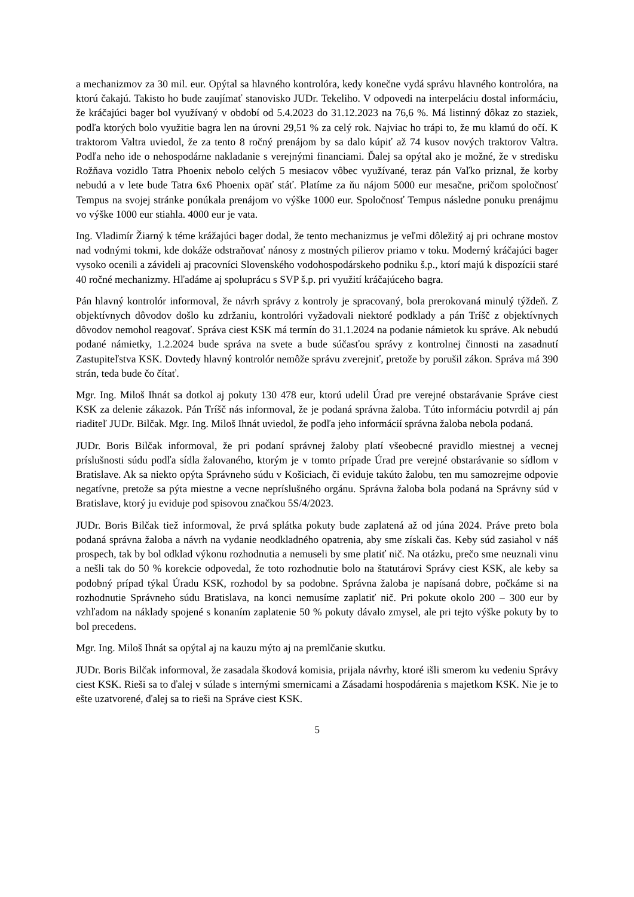a mechanizmov za 30 mil. eur. Opýtal sa hlavného kontrolóra, kedy konečne vydá správu hlavného kontrolóra, na ktorú čakajú. Takisto ho bude zaujímať stanovisko JUDr. Tekeliho. V odpovedi na interpeláciu dostal informáciu, že kráčajúci bager bol využívaný v období od 5.4.2023 do 31.12.2023 na 76,6 %. Má listinný dôkaz zo staziek, podľa ktorých bolo využitie bagra len na úrovni 29,51 % za celý rok. Najviac ho trápi to, že mu klamú do očí. K traktorom Valtra uviedol, že za tento 8 ročný prenájom by sa dalo kúpiť až 74 kusov nových traktorov Valtra. Podľa neho ide o nehospodárne nakladanie s verejnými financiami. Ďalej sa opýtal ako je možné, že v stredisku Rožňava vozidlo Tatra Phoenix nebolo celých 5 mesiacov vôbec využívané, teraz pán Vaľko priznal, že korby nebudú a v lete bude Tatra 6x6 Phoenix opäť stáť. Platíme za ňu nájom 5000 eur mesačne, pričom spoločnosť Tempus na svojej stránke ponúkala prenájom vo výške 1000 eur. Spoločnosť Tempus následne ponuku prenájmu vo výške 1000 eur stiahla. 4000 eur je vata.
Ing. Vladimír Žiarný k téme krážajúci bager dodal, že tento mechanizmus je veľmi dôležitý aj pri ochrane mostov nad vodnými tokmi, kde dokáže odstraňovať nánosy z mostných pilierov priamo v toku. Moderný kráčajúci bager vysoko ocenili a závideli aj pracovníci Slovenského vodohospodárskeho podniku š.p., ktorí majú k dispozícii staré 40 ročné mechanizmy. Hľadáme aj spoluprácu s SVP š.p. pri využití kráčajúceho bagra.
Pán hlavný kontrolór informoval, že návrh správy z kontroly je spracovaný, bola prerokovaná minulý týždeň. Z objektívnych dôvodov došlo ku zdržaniu, kontrolóri vyžadovali niektoré podklady a pán Tríšč z objektívnych dôvodov nemohol reagovať. Správa ciest KSK má termín do 31.1.2024 na podanie námietok ku správe. Ak nebudú podané námietky, 1.2.2024 bude správa na svete a bude súčasťou správy z kontrolnej činnosti na zasadnutí Zastupiteľstva KSK. Dovtedy hlavný kontrolór nemôže správu zverejniť, pretože by porušil zákon. Správa má 390 strán, teda bude čo čítať.
Mgr. Ing. Miloš Ihnát sa dotkol aj pokuty 130 478 eur, ktorú udelil Úrad pre verejné obstarávanie Správe ciest KSK za delenie zákazok. Pán Tríšč nás informoval, že je podaná správna žaloba. Túto informáciu potvrdil aj pán riaditeľ JUDr. Bilčak. Mgr. Ing. Miloš Ihnát uviedol, že podľa jeho informácií správna žaloba nebola podaná.
JUDr. Boris Bilčak informoval, že pri podaní správnej žaloby platí všeobecné pravidlo miestnej a vecnej príslušnosti súdu podľa sídla žalovaného, ktorým je v tomto prípade Úrad pre verejné obstarávanie so sídlom v Bratislave. Ak sa niekto opýta Správneho súdu v Košiciach, či eviduje takúto žalobu, ten mu samozrejme odpovie negatívne, pretože sa pýta miestne a vecne neprí­slušného orgánu. Správna žaloba bola podaná na Správny súd v Bratislave, ktorý ju eviduje pod spisovou značkou 5S/4/2023.
JUDr. Boris Bilčak tiež informoval, že prvá splátka pokuty bude zaplatená až od júna 2024. Práve preto bola podaná správna žaloba a návrh na vydanie neodkladného opatrenia, aby sme získali čas. Keby súd zasiahol v náš prospech, tak by bol odklad výkonu rozhodnutia a nemuseli by sme platiť nič. Na otázku, prečo sme neuznali vinu a nešli tak do 50 % korekcie odpovedal, že toto rozhodnutie bolo na štatutárovi Správy ciest KSK, ale keby sa podobný prípad týkal Úradu KSK, rozhodol by sa podobne. Správna žaloba je napísaná dobre, počkáme si na rozhodnutie Správneho súdu Bratislava, na konci nemusíme zaplatiť nič. Pri pokute okolo 200 – 300 eur by vzhľadom na náklady spojené s konaním zaplatenie 50 % pokuty dávalo zmysel, ale pri tejto výške pokuty by to bol precedens.
Mgr. Ing. Miloš Ihnát sa opýtal aj na kauzu mýto aj na premlčanie skutku.
JUDr. Boris Bilčak informoval, že zasadala škodová komisia, prijala návrhy, ktoré išli smerom ku vedeniu Správy ciest KSK. Rieši sa to ďalej v súlade s internými smernicami a Zásadami hospodárenia s majetkom KSK. Nie je to ešte uzatvorené, ďalej sa to rieši na Správe ciest KSK.
5